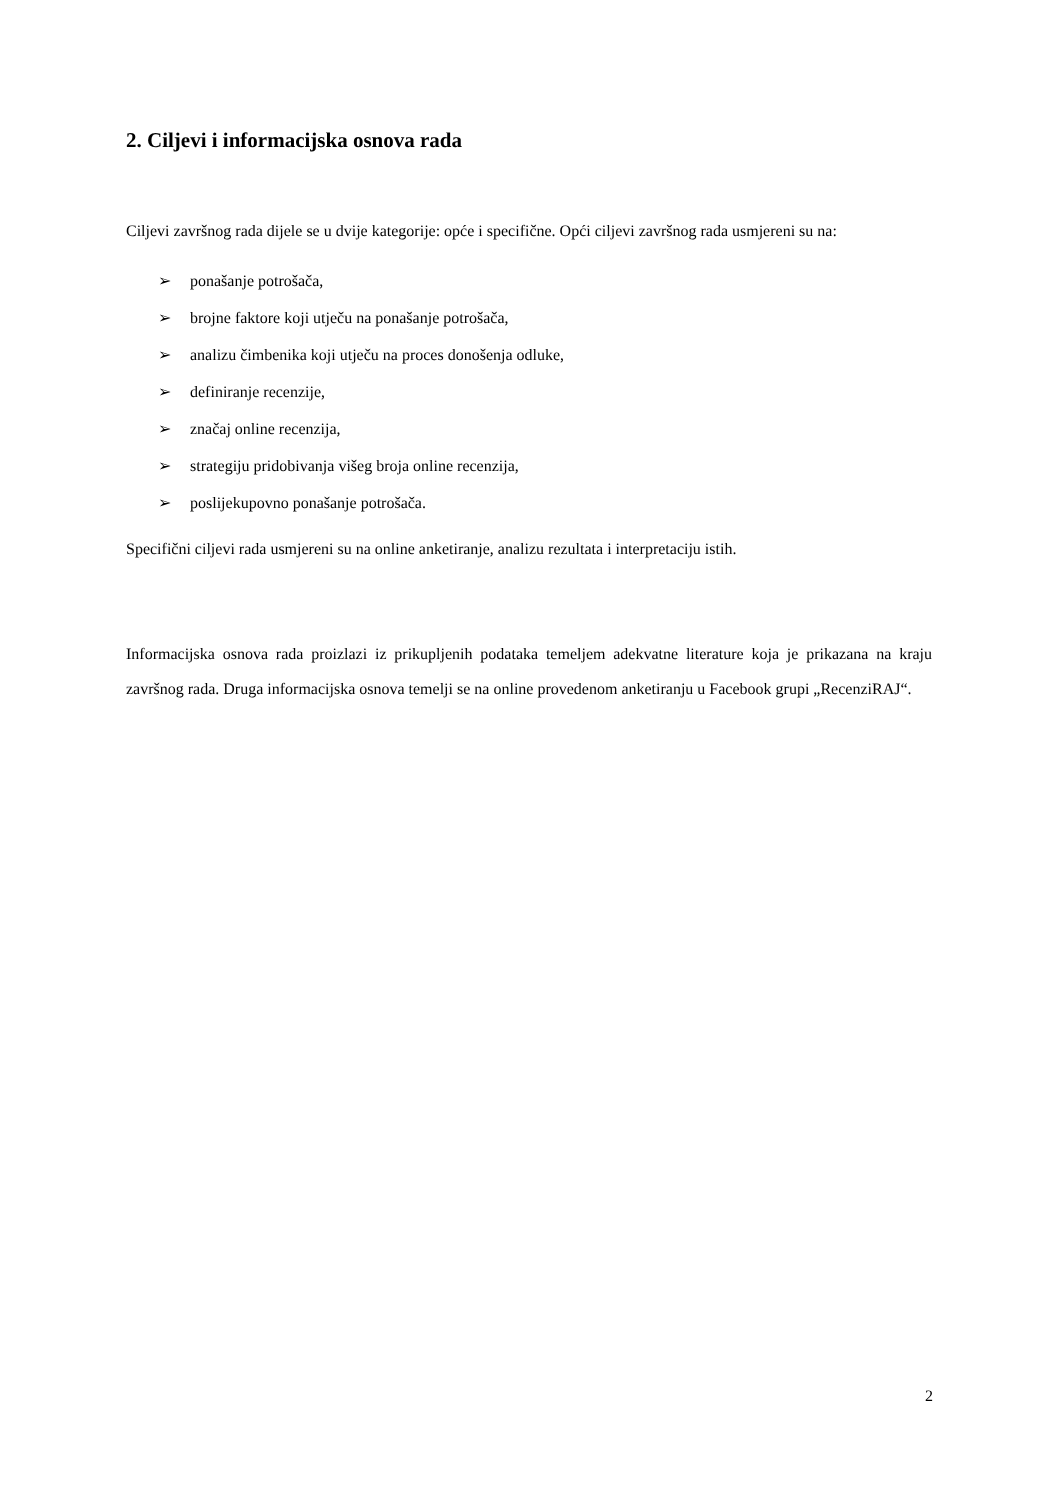2. Ciljevi i informacijska osnova rada
Ciljevi završnog rada dijele se u dvije kategorije: opće i specifične. Opći ciljevi završnog rada usmjereni su na:
➢ ponašanje potrošača,
➢ brojne faktore koji utječu na ponašanje potrošača,
➢ analizu čimbenika koji utječu na proces donošenja odluke,
➢ definiranje recenzije,
➢ značaj online recenzija,
➢ strategiju pridobivanja višeg broja online recenzija,
➢ poslijekupovno ponašanje potrošača.
Specifični ciljevi rada usmjereni su na online anketiranje, analizu rezultata i interpretaciju istih.
Informacijska osnova rada proizlazi iz prikupljenih podataka temeljem adekvatne literature koja je prikazana na kraju završnog rada. Druga informacijska osnova temelji se na online provedenom anketiranju u Facebook grupi „RecenziRAJ“.
2